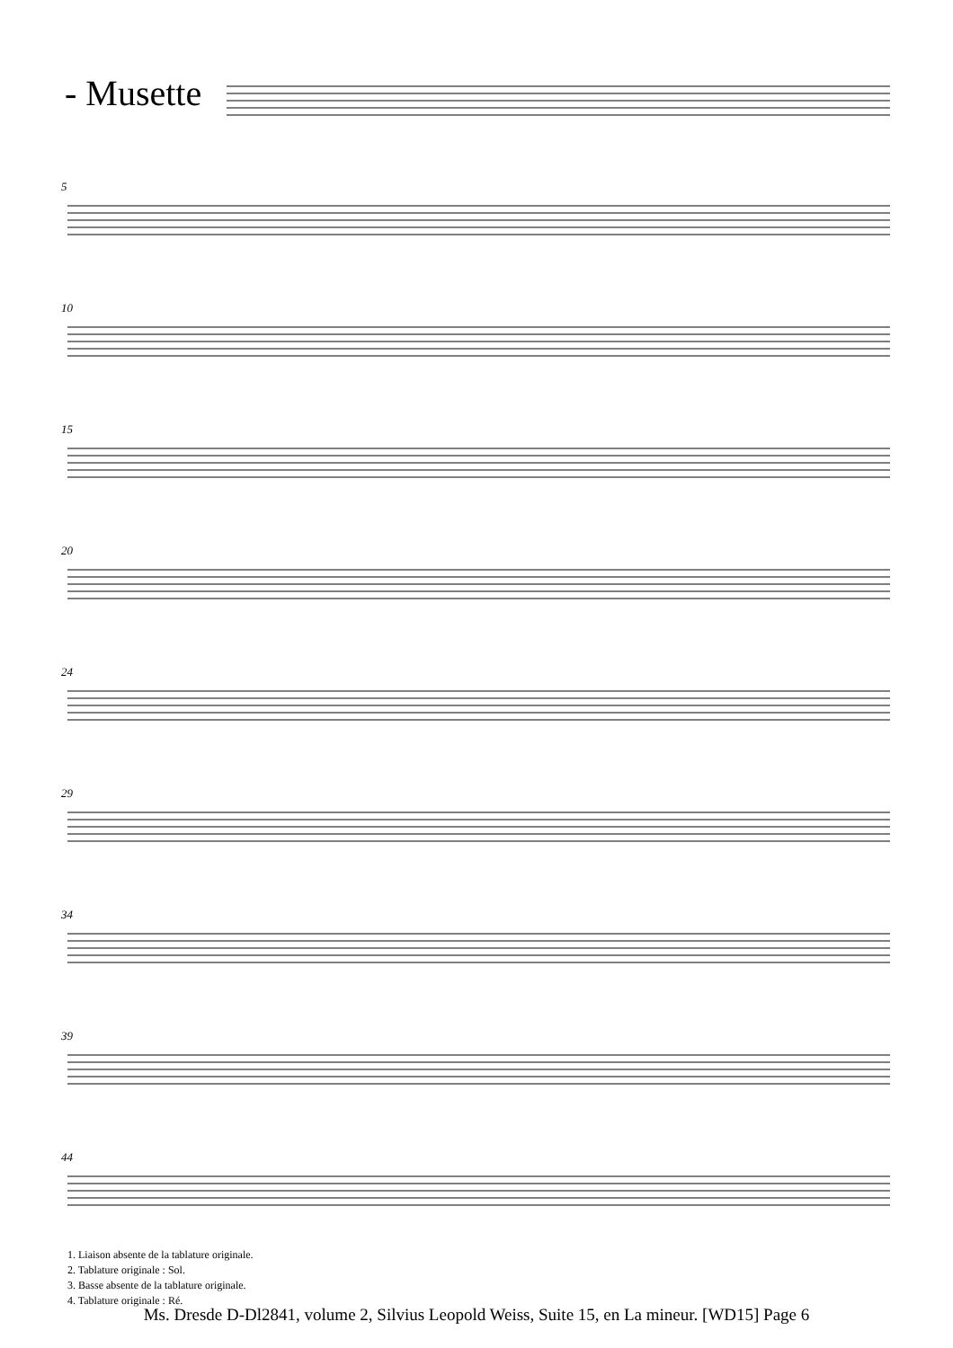- Musette
5
10
15
20
24
29
34
39
44
1. Liaison absente de la tablature originale.
2. Tablature originale : Sol.
3. Basse absente de la tablature originale.
4. Tablature originale : Ré.
Ms. Dresde D-Dl2841, volume 2, Silvius Leopold Weiss, Suite 15, en La mineur. [WD15] Page 6